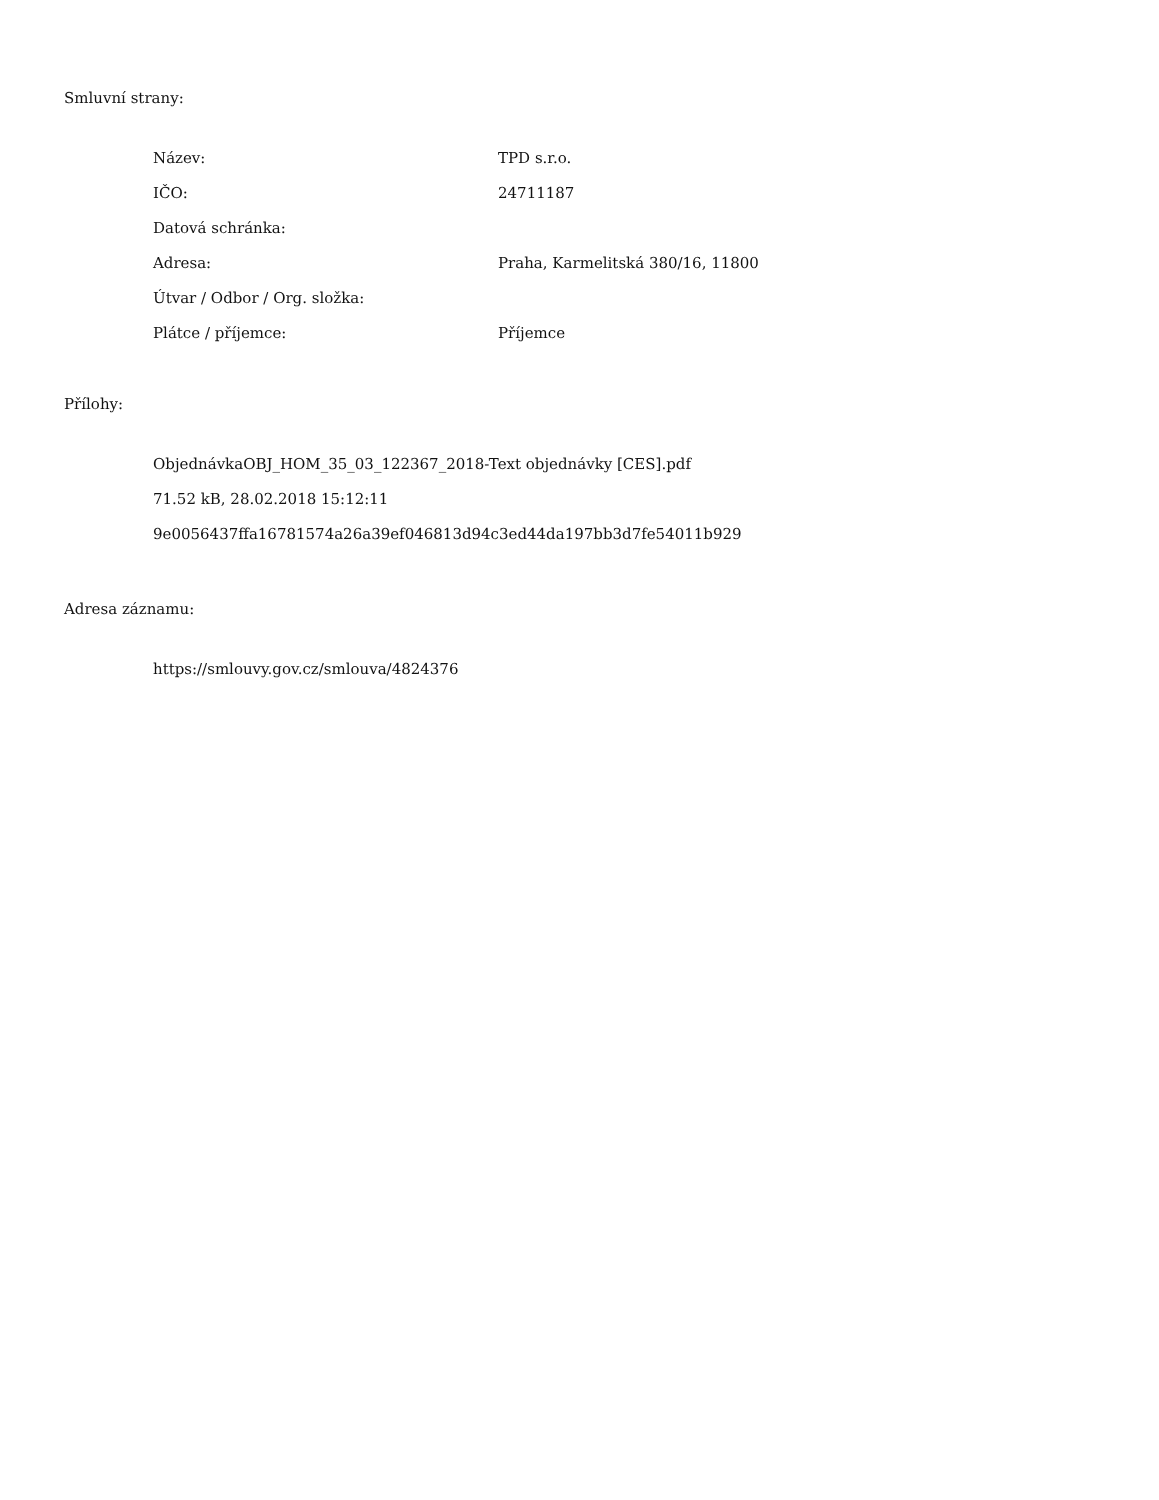Smluvní strany:
| Název: | TPD s.r.o. |
| IČO: | 24711187 |
| Datová schránka: | |
| Adresa: | Praha, Karmelitská 380/16, 11800 |
| Útvar / Odbor / Org. složka: | |
| Plátce / příjemce: | Příjemce |
Přílohy:
ObjednávkaOBJ_HOM_35_03_122367_2018-Text objednávky [CES].pdf
71.52 kB, 28.02.2018 15:12:11
9e0056437ffa16781574a26a39ef046813d94c3ed44da197bb3d7fe54011b929
Adresa záznamu:
https://smlouvy.gov.cz/smlouva/4824376